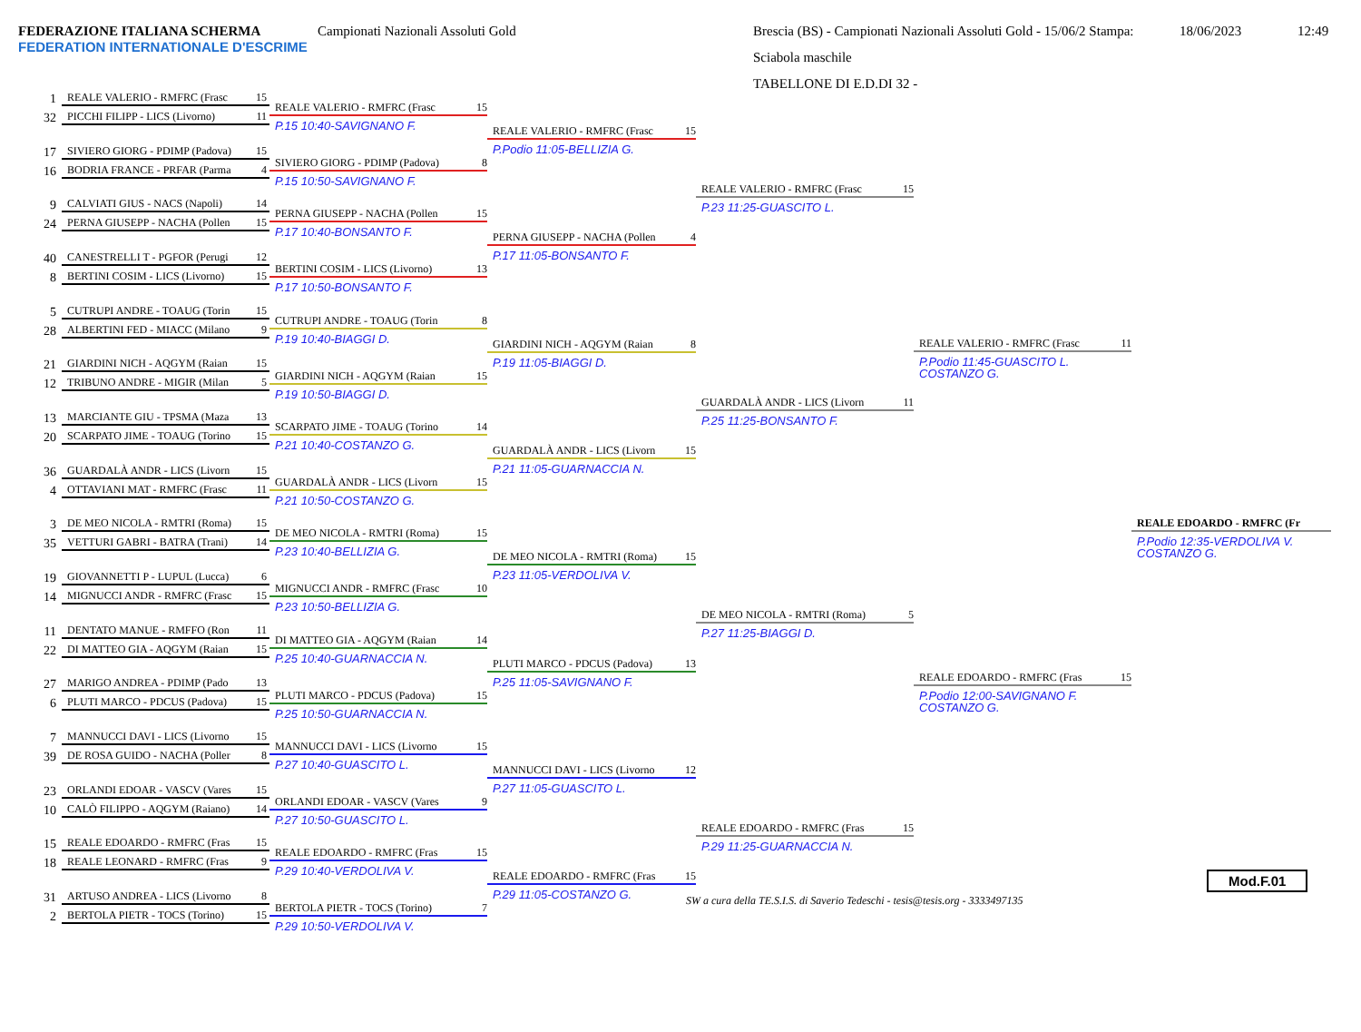FEDERAZIONE ITALIANA SCHERMA
FEDERATION INTERNATIONALE D'ESCRIME
Campionati Nazionali Assoluti Gold Brescia (BS) - Campionati Nazionali Assoluti Gold - 15/06/2 Stampa:
Sciabola maschile
TABELLONE DI E.D.DI 32 -
18/06/2023 12:49
1 REALE VALERIO - RMFRC (Frasc 15
32 PICCHI FILIPP - LICS (Livorno) 11
17 SIVIERO GIORG - PDIMP (Padova) 15
16 BODRIA FRANCE - PRFAR (Parma 4
9 CALVIATI GIUS - NACS (Napoli) 14
24 PERNA GIUSEPP - NACHA (Pollen 15
40 CANESTRELLI T - PGFOR (Perugi 12
8 BERTINI COSIM - LICS (Livorno) 15
5 CUTRUPI ANDRE - TOAUG (Torin 15
28 ALBERTINI FED - MIACC (Milano 9
21 GIARDINI NICH - AQGYM (Raian 15
12 TRIBUNO ANDRE - MIGIR (Milan 5
13 MARCIANTE GIU - TPSMA (Maza 13
20 SCARPATO JIME - TOAUG (Torino 15
36 GUARDALÀ ANDR - LICS (Livorn 15
4 OTTAVIANI MAT - RMFRC (Frasc 11
3 DE MEO NICOLA - RMTRI (Roma) 15
35 VETTURI GABRI - BATRA (Trani) 14
19 GIOVANNETTI P - LUPUL (Lucca) 6
14 MIGNUCCI ANDR - RMFRC (Frasc 15
11 DENTATO MANUE - RMFFO (Ron 11
22 DI MATTEO GIA - AQGYM (Raian 15
27 MARIGO ANDREA - PDIMP (Pado 13
6 PLUTI MARCO - PDCUS (Padova) 15
7 MANNUCCI DAVI - LICS (Livorno 15
39 DE ROSA GUIDO - NACHA (Poller 8
23 ORLANDI EDOAR - VASCV (Vares 15
10 CALÒ FILIPPO - AQGYM (Raiano) 14
15 REALE EDOARDO - RMFRC (Fras 15
18 REALE LEONARD - RMFRC (Fras 9
31 ARTUSO ANDREA - LICS (Livorno 8
2 BERTOLA PIETR - TOCS (Torino) 15
REALE VALERIO - RMFRC (Frasc 15
P.15 10:40-SAVIGNANO F.
SIVIERO GIORG - PDIMP (Padova) 8
P.15 10:50-SAVIGNANO F.
PERNA GIUSEPP - NACHA (Pollen 15
P.17 10:40-BONSANTO F.
BERTINI COSIM - LICS (Livorno) 13
P.17 10:50-BONSANTO F.
CUTRUPI ANDRE - TOAUG (Torin 8
P.19 10:40-BIAGGI D.
GIARDINI NICH - AQGYM (Raian 15
P.19 10:50-BIAGGI D.
SCARPATO JIME - TOAUG (Torino 14
P.21 10:40-COSTANZO G.
GUARDALÀ ANDR - LICS (Livorn 15
P.21 10:50-COSTANZO G.
DE MEO NICOLA - RMTRI (Roma) 15
P.23 10:40-BELLIZIA G.
MIGNUCCI ANDR - RMFRC (Frasc 10
P.23 10:50-BELLIZIA G.
DI MATTEO GIA - AQGYM (Raian 14
P.25 10:40-GUARNACCIA N.
PLUTI MARCO - PDCUS (Padova) 15
P.25 10:50-GUARNACCIA N.
MANNUCCI DAVI - LICS (Livorno 15
P.27 10:40-GUASCITO L.
ORLANDI EDOAR - VASCV (Vares 9
P.27 10:50-GUASCITO L.
REALE EDOARDO - RMFRC (Fras 15
P.29 10:40-VERDOLIVA V.
BERTOLA PIETR - TOCS (Torino) 7
P.29 10:50-VERDOLIVA V.
REALE VALERIO - RMFRC (Frasc 15
P.Podio 11:05-BELLIZIA G.
PERNA GIUSEPP - NACHA (Pollen 4
P.17 11:05-BONSANTO F.
GIARDINI NICH - AQGYM (Raian 8
P.19 11:05-BIAGGI D.
GUARDALÀ ANDR - LICS (Livorn 15
P.21 11:05-GUARNACCIA N.
DE MEO NICOLA - RMTRI (Roma) 15
P.23 11:05-VERDOLIVA V.
PLUTI MARCO - PDCUS (Padova) 13
P.25 11:05-SAVIGNANO F.
MANNUCCI DAVI - LICS (Livorno 12
P.27 11:05-GUASCITO L.
REALE EDOARDO - RMFRC (Fras 15
P.29 11:05-COSTANZO G.
REALE VALERIO - RMFRC (Frasc 15
P.23 11:25-GUASCITO L.
GUARDALÀ ANDR - LICS (Livorn 11
P.25 11:25-BONSANTO F.
DE MEO NICOLA - RMTRI (Roma) 5
P.27 11:25-BIAGGI D.
REALE EDOARDO - RMFRC (Fras 15
P.29 11:25-GUARNACCIA N.
REALE VALERIO - RMFRC (Frasc 11
P.Podio 11:45-GUASCITO L.
COSTANZO G.
REALE EDOARDO - RMFRC (Fras 15
P.Podio 12:00-SAVIGNANO F.
COSTANZO G.
REALE EDOARDO - RMFRC (Fr
P.Podio 12:35-VERDOLIVA V.
COSTANZO G.
SW a cura della TE.S.I.S. di Saverio Tedeschi - tesis@tesis.org - 3333497135
Mod.F.01